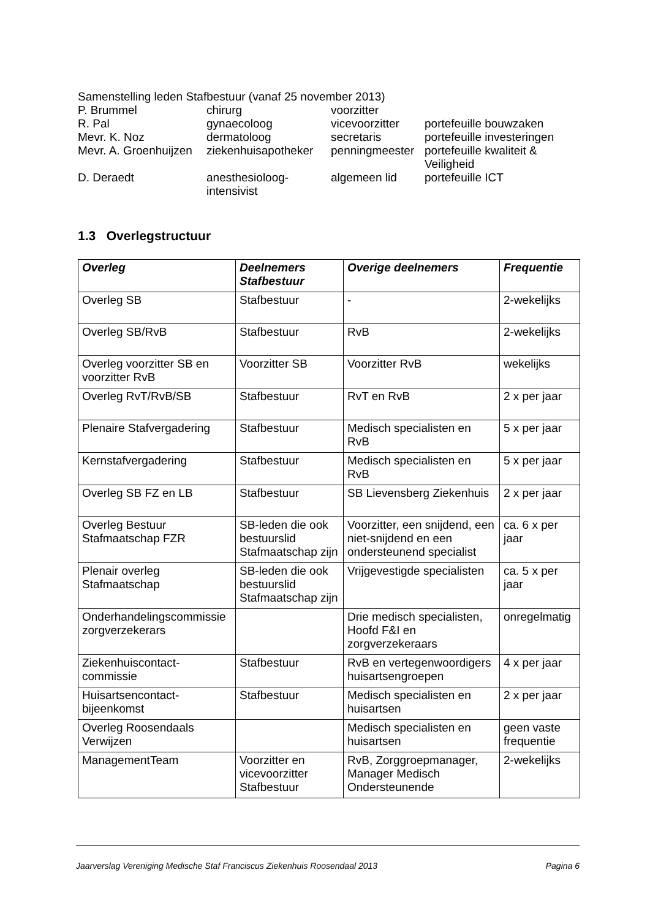Samenstelling leden Stafbestuur (vanaf 25 november 2013)
| P. Brummel | chirurg | voorzitter | |
| R. Pal | gynaecoloog | vicevoorzitter | portefeuille bouwzaken |
| Mevr. K. Noz | dermatoloog | secretaris | portefeuille investeringen |
| Mevr. A. Groenhuijzen | ziekenhuisapotheker | penningmeester | portefeuille kwaliteit & Veiligheid |
| D. Deraedt | anesthesioloog- intensivist | algemeen lid | portefeuille ICT |
1.3 Overlegstructuur
| Overleg | Deelnemers Stafbestuur | Overige deelnemers | Frequentie |
| --- | --- | --- | --- |
| Overleg SB | Stafbestuur | - | 2-wekelijks |
| Overleg SB/RvB | Stafbestuur | RvB | 2-wekelijks |
| Overleg voorzitter SB en voorzitter RvB | Voorzitter SB | Voorzitter RvB | wekelijks |
| Overleg RvT/RvB/SB | Stafbestuur | RvT en RvB | 2 x per jaar |
| Plenaire Stafvergadering | Stafbestuur | Medisch specialisten en RvB | 5 x per jaar |
| Kernstafvergadering | Stafbestuur | Medisch specialisten en RvB | 5 x per jaar |
| Overleg SB FZ en LB | Stafbestuur | SB Lievensberg Ziekenhuis | 2 x per jaar |
| Overleg Bestuur Stafmaatschap FZR | SB-leden die ook bestuurslid Stafmaatschap zijn | Voorzitter, een snijdend, een niet-snijdend en een ondersteunend specialist | ca. 6 x per jaar |
| Plenair overleg Stafmaatschap | SB-leden die ook bestuurslid Stafmaatschap zijn | Vrijgevestigde specialisten | ca. 5 x per jaar |
| Onderhandelingscommissie zorgverzekerars | | Drie medisch specialisten, Hoofd F&I en zorgverzekeraars | onregelmatig |
| Ziekenhuiscontact-commissie | Stafbestuur | RvB en vertegenwoordigers huisartsengroepen | 4 x per jaar |
| Huisartsencontact-bijeenkomst | Stafbestuur | Medisch specialisten en huisartsen | 2 x per jaar |
| Overleg Roosendaals Verwijzen | | Medisch specialisten en huisartsen | geen vaste frequentie |
| ManagementTeam | Voorzitter en vicevoorzitter Stafbestuur | RvB, Zorggroepmanager, Manager Medisch Ondersteunende | 2-wekelijks |
Jaarverslag Vereniging Medische Staf Franciscus Ziekenhuis Roosendaal 2013 Pagina 6